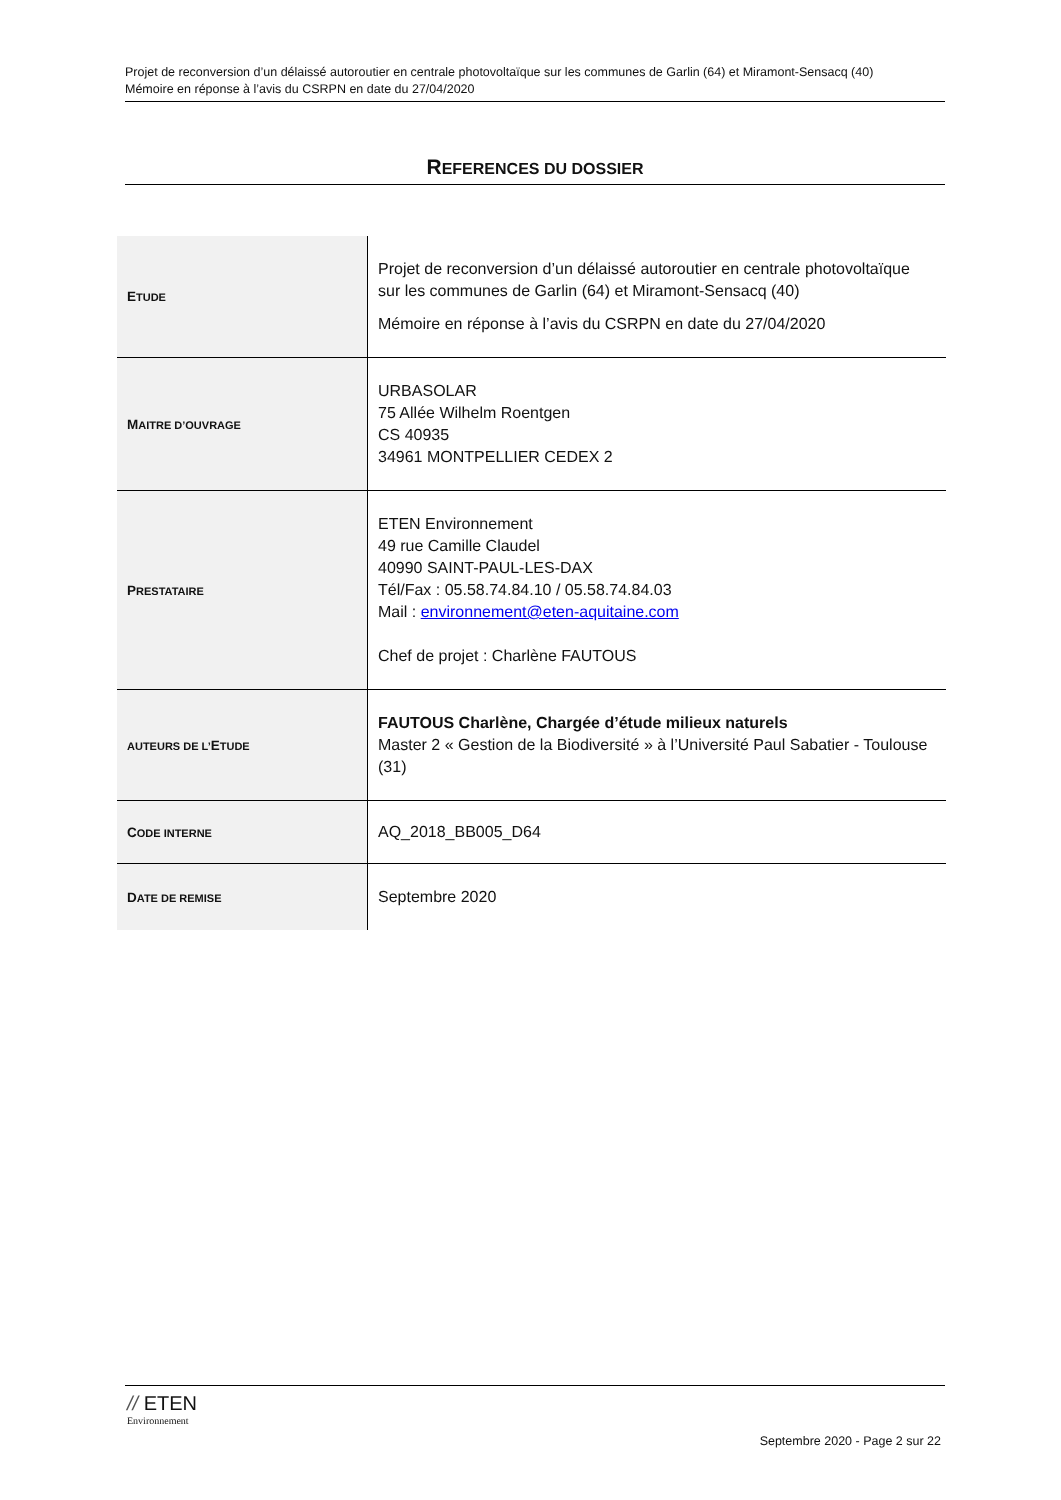Projet de reconversion d’un délaissé autoroutier en centrale photovoltaïque sur les communes de Garlin (64) et Miramont-Sensacq (40)
Mémoire en réponse à l’avis du CSRPN en date du 27/04/2020
REFERENCES DU DOSSIER
| E TUDE | Projet de reconversion d’un délaissé autoroutier en centrale photovoltaïque sur les communes de Garlin (64) et Miramont-Sensacq (40) Mémoire en réponse à l’avis du CSRPN en date du 27/04/2020 |
| M AITRE D’OUVRAGE | URBASOLAR 75 Allée Wilhelm Roentgen CS 40935 34961 MONTPELLIER CEDEX 2 |
| P RESTATAIRE | ETEN Environnement 49 rue Camille Claudel 40990 SAINT-PAUL-LES-DAX Tél/Fax : 05.58.74.84.10 / 05.58.74.84.03 Mail : environnement@eten-aquitaine.com Chef de projet : Charlène FAUTOUS |
| AUTEURS DE L’ E TUDE | FAUTOUS Charlène, Chargée d’étude milieux naturels Master 2 « Gestion de la Biodiversité » à l’Université Paul Sabatier - Toulouse (31) |
| C ODE INTERNE | AQ_2018_BB005_D64 |
| D ATE DE REMISE | Septembre 2020 |
// ETEN
Environnement
Septembre 2020 - Page 2 sur 22